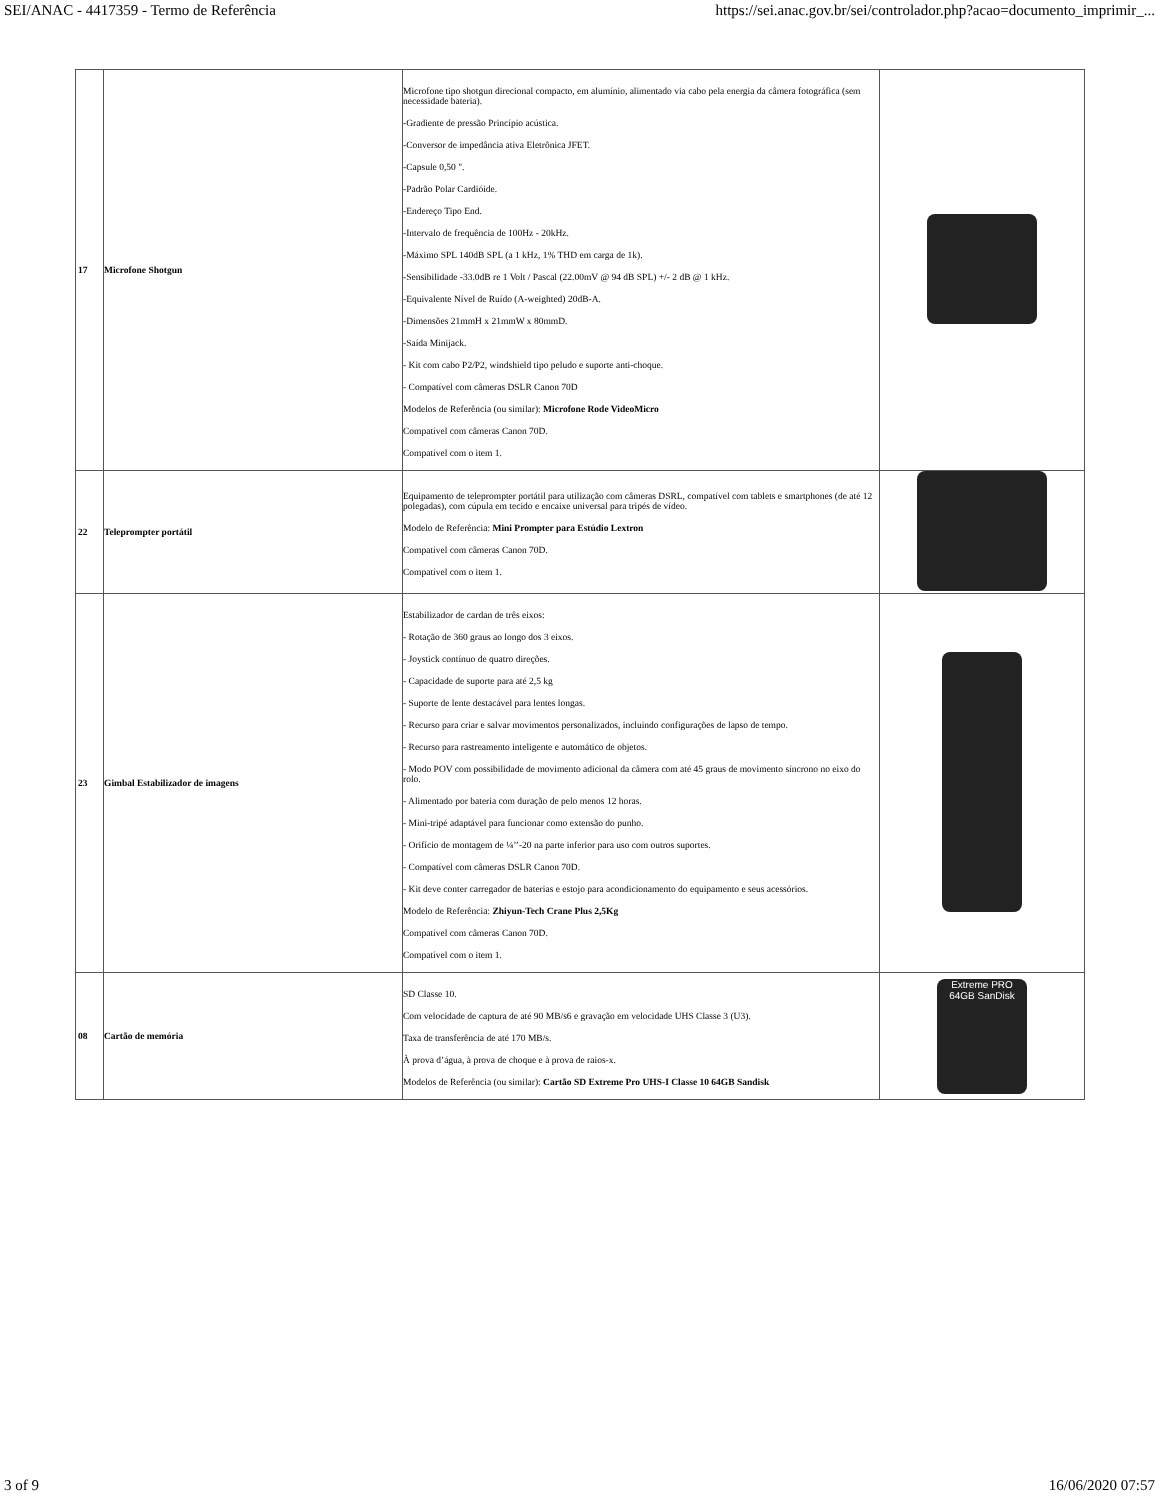SEI/ANAC - 4417359 - Termo de Referência https://sei.anac.gov.br/sei/controlador.php?acao=documento_imprimir_...
| 17 | Microfone Shotgun | Microfone tipo shotgun direcional compacto, em alumínio, alimentado via cabo pela energia da câmera fotográfica (sem necessidade bateria). -Gradiente de pressão Princípio acústica. -Conversor de impedância ativa Eletrônica JFET. -Capsule 0,50 ". -Padrão Polar Cardióide. -Endereço Tipo End. -Intervalo de frequência de 100Hz - 20kHz. -Máximo SPL 140dB SPL (a 1 kHz, 1% THD em carga de 1k). -Sensibilidade -33.0dB re 1 Volt / Pascal (22.00mV @ 94 dB SPL) +/- 2 dB @ 1 kHz. -Equivalente Nível de Ruído (A-weighted) 20dB-A. -Dimensões 21mmH x 21mmW x 80mmD. -Saída Minijack. - Kit com cabo P2/P2, windshield tipo peludo e suporte anti-choque. - Compatível com câmeras DSLR Canon 70D Modelos de Referência (ou similar): Microfone Rode VideoMicro Compatível com câmeras Canon 70D. Compatível com o item 1. | |
| 22 | Teleprompter portátil | Equipamento de teleprompter portátil para utilização com câmeras DSRL, compatível com tablets e smartphones (de até 12 polegadas), com cúpula em tecido e encaixe universal para tripés de vídeo. Modelo de Referência: Mini Prompter para Estúdio Lextron Compatível com câmeras Canon 70D. Compatível com o item 1. | |
| 23 | Gimbal Estabilizador de imagens | Estabilizador de cardan de três eixos: - Rotação de 360 graus ao longo dos 3 eixos. - Joystick contínuo de quatro direções. - Capacidade de suporte para até 2,5 kg - Suporte de lente destacável para lentes longas. - Recurso para criar e salvar movimentos personalizados, incluindo configurações de lapso de tempo. - Recurso para rastreamento inteligente e automático de objetos. - Modo POV com possibilidade de movimento adicional da câmera com até 45 graus de movimento síncrono no eixo do rolo. - Alimentado por bateria com duração de pelo menos 12 horas. - Mini-tripé adaptável para funcionar como extensão do punho. - Orifício de montagem de ¼’’-20 na parte inferior para uso com outros suportes. - Compatível com câmeras DSLR Canon 70D. - Kit deve conter carregador de baterias e estojo para acondicionamento do equipamento e seus acessórios. Modelo de Referência: Zhiyun-Tech Crane Plus 2,5Kg Compatível com câmeras Canon 70D. Compatível com o item 1. | |
| 08 | Cartão de memória | SD Classe 10. Com velocidade de captura de até 90 MB/s6 e gravação em velocidade UHS Classe 3 (U3). Taxa de transferência de até 170 MB/s. À prova d’água, à prova de choque e à prova de raios-x. Modelos de Referência (ou similar): Cartão SD Extreme Pro UHS-I Classe 10 64GB Sandisk | Extreme PRO 64GB SanDisk |
3 of 9 16/06/2020 07:57